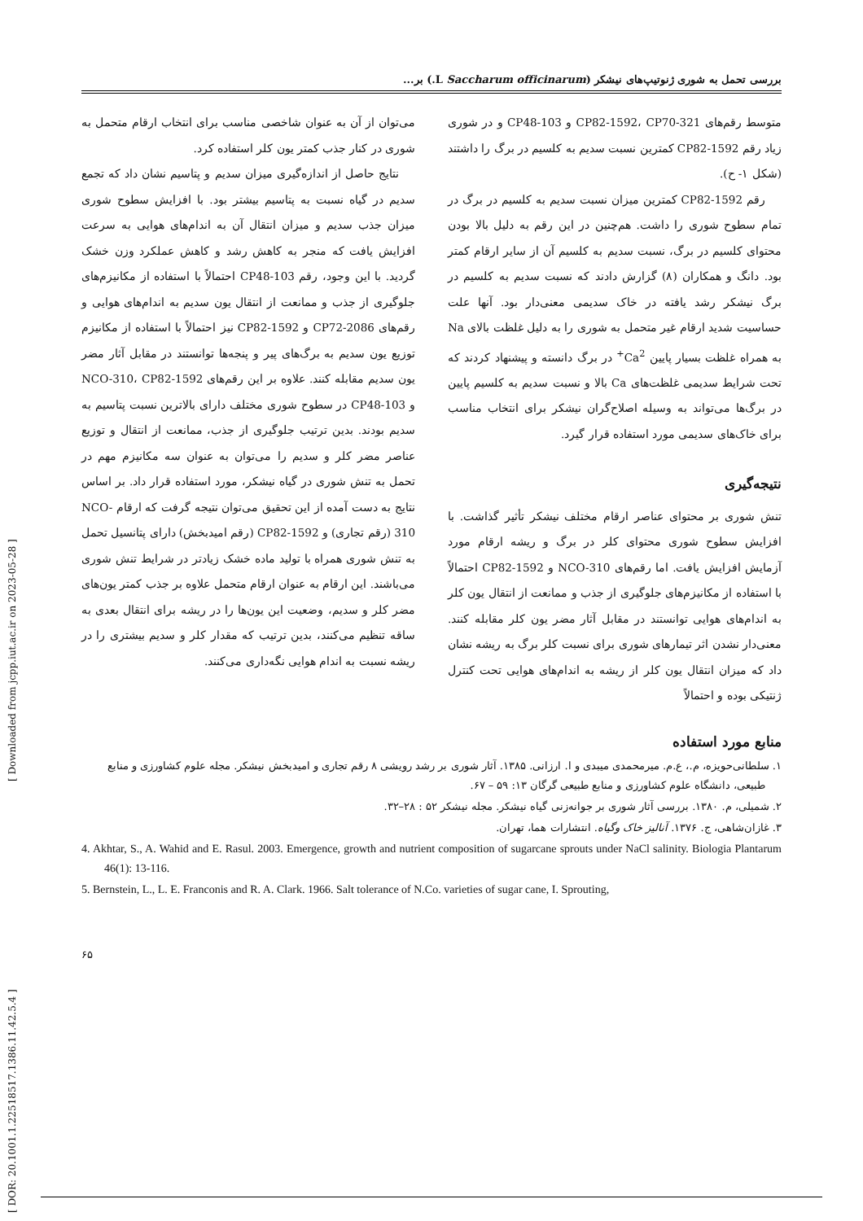[ DOR: 20.1001.1.22518517.1386.11.42.5.4 ]
[ Downloaded from jcpp.iut.ac.ir on 2023-05-28 ]
بررسی تحمل به شوری ژنوتیپ‌های نیشکر (Saccharum officinarum L.) بر...
متوسط رقم‌های CP82-1592، CP70-321 و CP48-103 و در شوری زیاد رقم CP82-1592 کمترین نسبت سدیم به کلسیم در برگ را داشتند (شکل ۱- ح).
رقم CP82-1592 کمترین میزان نسبت سدیم به کلسیم در برگ در تمام سطوح شوری را داشت. هم‌چنین در این رقم به دلیل بالا بودن محتوای کلسیم در برگ، نسبت سدیم به کلسیم آن از سایر ارقام کمتر بود. دانگ و همکاران (۸) گزارش دادند که نسبت سدیم به کلسیم در برگ نیشکر رشد یافته در خاک سدیمی معنی‌دار بود. آنها علت حساسیت شدید ارقام غیر متحمل به شوری را به دلیل غلظت بالای Na به همراه غلظت بسیار پایین Ca<sup>2+</sup> در برگ دانسته و پیشنهاد کردند که تحت شرایط سدیمی غلظت‌های Ca بالا و نسبت سدیم به کلسیم پایین در برگ‌ها می‌تواند به وسیله اصلاح‌گران نیشکر برای انتخاب مناسب برای خاک‌های سدیمی مورد استفاده قرار گیرد.
نتیجه‌گیری
تنش شوری بر محتوای عناصر ارقام مختلف نیشکر تأثیر گذاشت. با افزایش سطوح شوری محتوای کلر در برگ و ریشه ارقام مورد آزمایش افزایش یافت. اما رقم‌های NCO-310 و CP82-1592 احتمالاً با استفاده از مکانیزم‌های جلوگیری از جذب و ممانعت از انتقال یون کلر به اندام‌های هوایی توانستند در مقابل آثار مضر یون کلر مقابله کنند. معنی‌دار نشدن اثر تیمارهای شوری برای نسبت کلر برگ به ریشه نشان داد که میزان انتقال یون کلر از ریشه به اندام‌های هوایی تحت کنترل ژنتیکی بوده و احتمالاً
می‌توان از آن به عنوان شاخصی مناسب برای انتخاب ارقام متحمل به شوری در کنار جذب کمتر یون کلر استفاده کرد.
نتایج حاصل از اندازه‌گیری میزان سدیم و پتاسیم نشان داد که تجمع سدیم در گیاه نسبت به پتاسیم بیشتر بود. با افزایش سطوح شوری میزان جذب سدیم و میزان انتقال آن به اندام‌های هوایی به سرعت افزایش یافت که منجر به کاهش رشد و کاهش عملکرد وزن خشک گردید. با این وجود، رقم CP48-103 احتمالاً با استفاده از مکانیزم‌های جلوگیری از جذب و ممانعت از انتقال یون سدیم به اندام‌های هوایی و رقم‌های CP72-2086 و CP82-1592 نیز احتمالاً با استفاده از مکانیزم توزیع یون سدیم به برگ‌های پیر و پنجه‌ها توانستند در مقابل آثار مضر یون سدیم مقابله کنند. علاوه بر این رقم‌های NCO-310، CP82-1592 و CP48-103 در سطوح شوری مختلف دارای بالاترین نسبت پتاسیم به سدیم بودند. بدین ترتیب جلوگیری از جذب، ممانعت از انتقال و توزیع عناصر مضر کلر و سدیم را می‌توان به عنوان سه مکانیزم مهم در تحمل به تنش شوری در گیاه نیشکر، مورد استفاده قرار داد. بر اساس نتایج به دست آمده از این تحقیق می‌توان نتیجه گرفت که ارقام NCO-310 (رقم تجاری) و CP82-1592 (رقم امیدبخش) دارای پتانسیل تحمل به تنش شوری همراه با تولید ماده خشک زیادتر در شرایط تنش شوری می‌باشند. این ارقام به عنوان ارقام متحمل علاوه بر جذب کمتر یون‌های مضر کلر و سدیم، وضعیت این یون‌ها را در ریشه برای انتقال بعدی به ساقه تنظیم می‌کنند، بدین ترتیب که مقدار کلر و سدیم بیشتری را در ریشه نسبت به اندام هوایی نگه‌داری می‌کنند.
منابع مورد استفاده
۱. سلطانی‌حویزه، م.، ع.م. میرمحمدی میبدی و ا. ارزانی. ۱۳۸۵. آثار شوری بر رشد رویشی ۸ رقم تجاری و امیدبخش نیشکر. مجله علوم کشاورزی و منابع طبیعی، دانشگاه علوم کشاورزی و منابع طبیعی گرگان ۱۳: ۵۹ – ۶۷.
۲. شمیلی، م. ۱۳۸۰. بررسی آثار شوری بر جوانه‌زنی گیاه نیشکر. مجله نیشکر ۵۲ : ۲۸–۳۲.
۳. غازان‌شاهی، ج. ۱۳۷۶. آنالیز خاک وگیاه. انتشارات هما، تهران.
4. Akhtar, S., A. Wahid and E. Rasul. 2003. Emergence, growth and nutrient composition of sugarcane sprouts under NaCl salinity. Biologia Plantarum 46(1): 13-116.
5. Bernstein, L., L. E. Franconis and R. A. Clark. 1966. Salt tolerance of N.Co. varieties of sugar cane, I. Sprouting,
۶۵